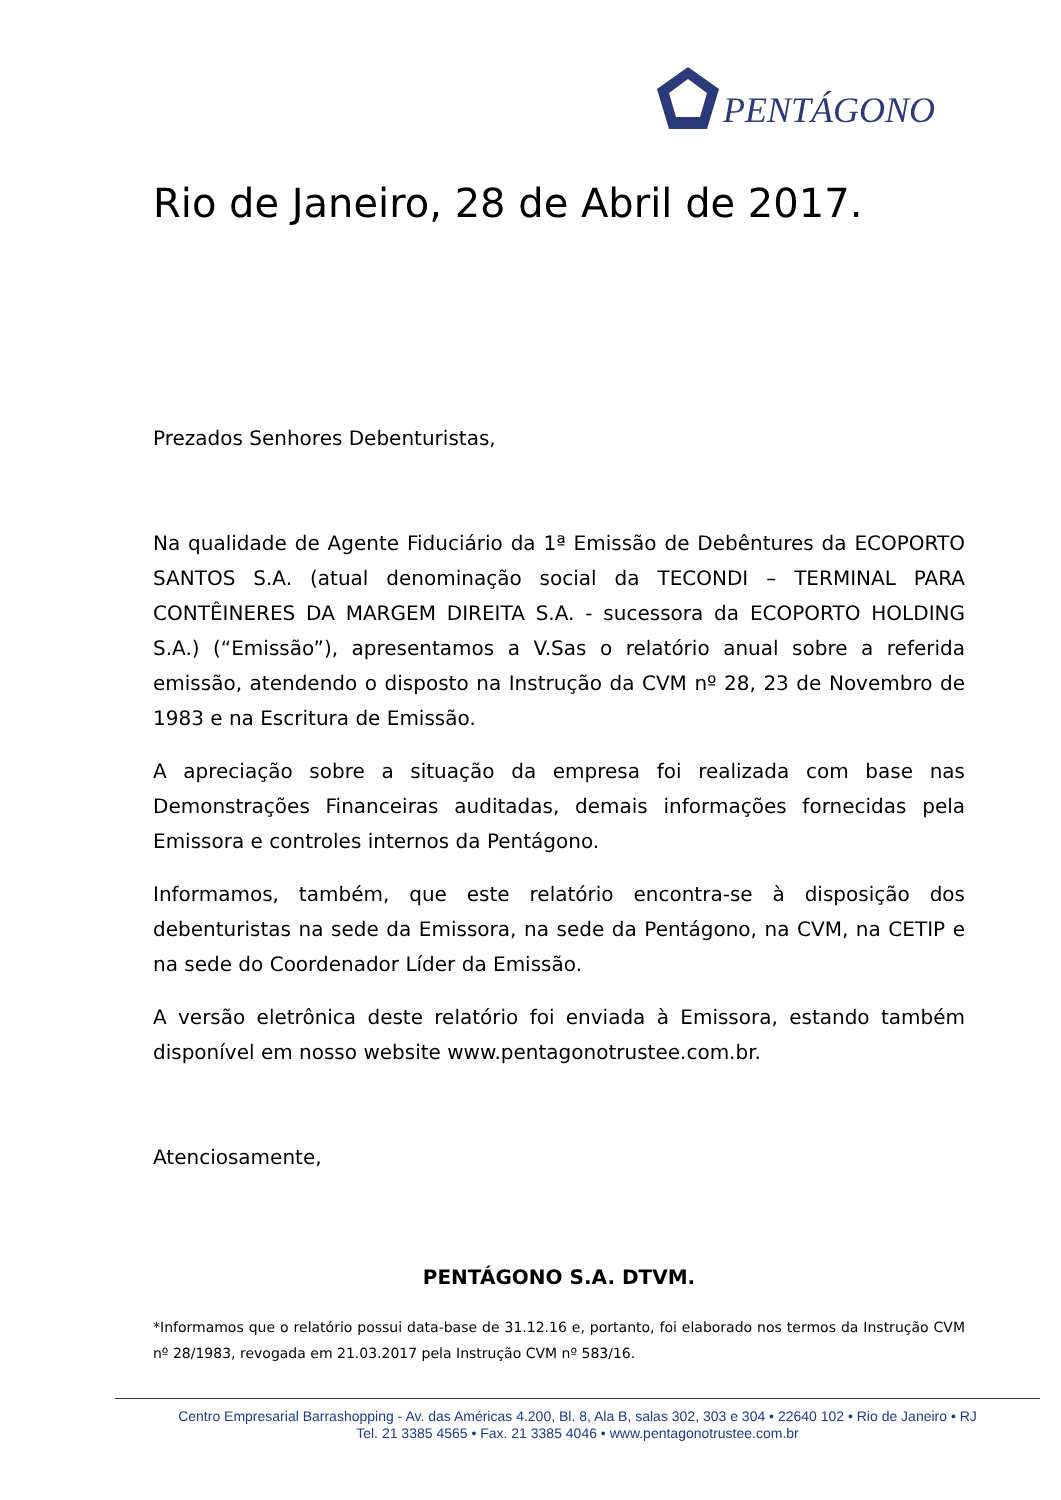PENTÁGONO
Rio de Janeiro, 28 de Abril de 2017.
Prezados Senhores Debenturistas,
Na qualidade de Agente Fiduciário da 1ª Emissão de Debêntures da ECOPORTO SANTOS S.A. (atual denominação social da TECONDI – TERMINAL PARA CONTÊINERES DA MARGEM DIREITA S.A. - sucessora da ECOPORTO HOLDING S.A.) (“Emissão”), apresentamos a V.Sas o relatório anual sobre a referida emissão, atendendo o disposto na Instrução da CVM nº 28, 23 de Novembro de 1983 e na Escritura de Emissão.
A apreciação sobre a situação da empresa foi realizada com base nas Demonstrações Financeiras auditadas, demais informações fornecidas pela Emissora e controles internos da Pentágono.
Informamos, também, que este relatório encontra-se à disposição dos debenturistas na sede da Emissora, na sede da Pentágono, na CVM, na CETIP e na sede do Coordenador Líder da Emissão.
A versão eletrônica deste relatório foi enviada à Emissora, estando também disponível em nosso website www.pentagonotrustee.com.br.
Atenciosamente,
PENTÁGONO S.A. DTVM.
*Informamos que o relatório possui data-base de 31.12.16 e, portanto, foi elaborado nos termos da Instrução CVM nº 28/1983, revogada em 21.03.2017 pela Instrução CVM nº 583/16.
Centro Empresarial Barrashopping - Av. das Américas 4.200, Bl. 8, Ala B, salas 302, 303 e 304 • 22640 102 • Rio de Janeiro • RJ
Tel. 21 3385 4565 • Fax. 21 3385 4046 • www.pentagonotrustee.com.br